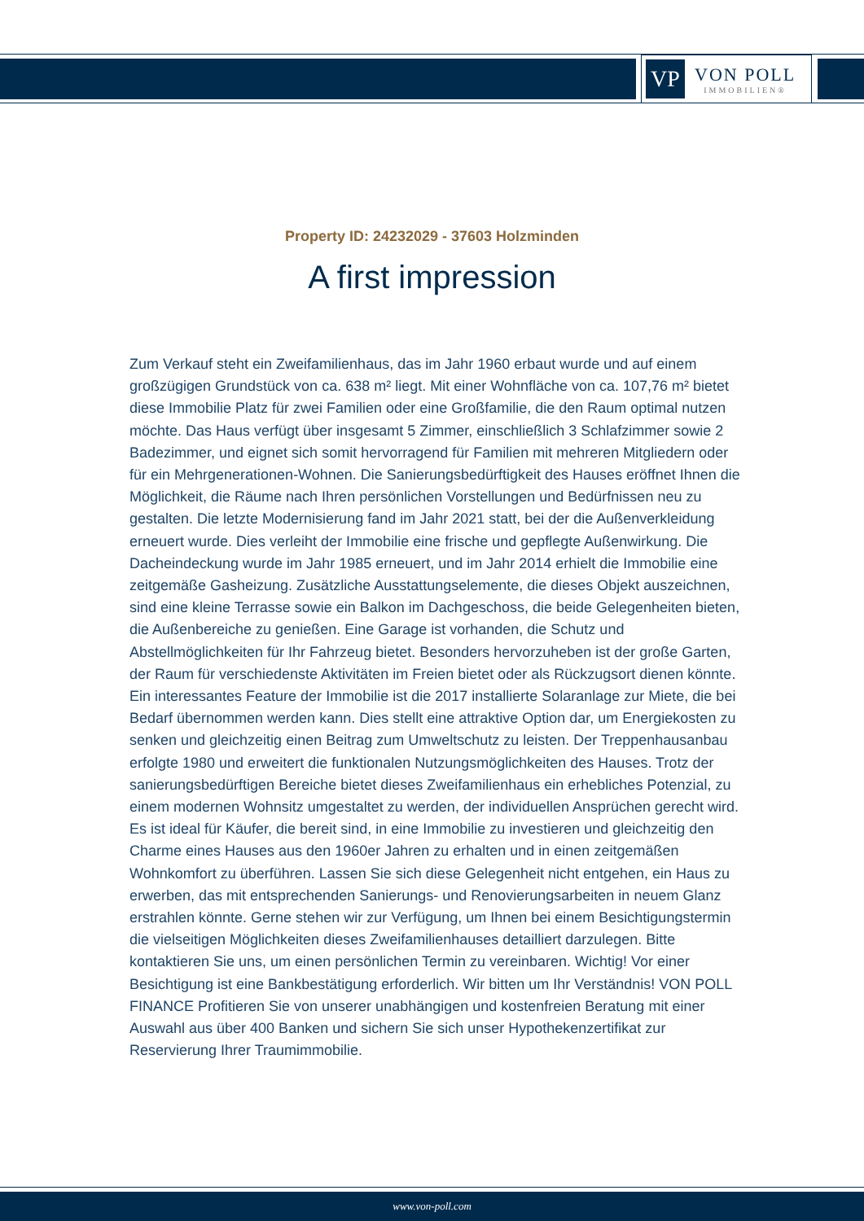VP
VON POLL
IMMOBILIEN®
Property ID: 24232029 - 37603 Holzminden
A first impression
Zum Verkauf steht ein Zweifamilienhaus, das im Jahr 1960 erbaut wurde und auf einem großzügigen Grundstück von ca. 638 m² liegt. Mit einer Wohnfläche von ca. 107,76 m² bietet diese Immobilie Platz für zwei Familien oder eine Großfamilie, die den Raum optimal nutzen möchte. Das Haus verfügt über insgesamt 5 Zimmer, einschließlich 3 Schlafzimmer sowie 2 Badezimmer, und eignet sich somit hervorragend für Familien mit mehreren Mitgliedern oder für ein Mehrgenerationen-Wohnen. Die Sanierungsbedürftigkeit des Hauses eröffnet Ihnen die Möglichkeit, die Räume nach Ihren persönlichen Vorstellungen und Bedürfnissen neu zu gestalten. Die letzte Modernisierung fand im Jahr 2021 statt, bei der die Außenverkleidung erneuert wurde. Dies verleiht der Immobilie eine frische und gepflegte Außenwirkung. Die Dacheindeckung wurde im Jahr 1985 erneuert, und im Jahr 2014 erhielt die Immobilie eine zeitgemäße Gasheizung. Zusätzliche Ausstattungselemente, die dieses Objekt auszeichnen, sind eine kleine Terrasse sowie ein Balkon im Dachgeschoss, die beide Gelegenheiten bieten, die Außenbereiche zu genießen. Eine Garage ist vorhanden, die Schutz und Abstellmöglichkeiten für Ihr Fahrzeug bietet. Besonders hervorzuheben ist der große Garten, der Raum für verschiedenste Aktivitäten im Freien bietet oder als Rückzugsort dienen könnte. Ein interessantes Feature der Immobilie ist die 2017 installierte Solaranlage zur Miete, die bei Bedarf übernommen werden kann. Dies stellt eine attraktive Option dar, um Energiekosten zu senken und gleichzeitig einen Beitrag zum Umweltschutz zu leisten. Der Treppenhausanbau erfolgte 1980 und erweitert die funktionalen Nutzungsmöglichkeiten des Hauses. Trotz der sanierungsbedürftigen Bereiche bietet dieses Zweifamilienhaus ein erhebliches Potenzial, zu einem modernen Wohnsitz umgestaltet zu werden, der individuellen Ansprüchen gerecht wird. Es ist ideal für Käufer, die bereit sind, in eine Immobilie zu investieren und gleichzeitig den Charme eines Hauses aus den 1960er Jahren zu erhalten und in einen zeitgemäßen Wohnkomfort zu überführen. Lassen Sie sich diese Gelegenheit nicht entgehen, ein Haus zu erwerben, das mit entsprechenden Sanierungs- und Renovierungsarbeiten in neuem Glanz erstrahlen könnte. Gerne stehen wir zur Verfügung, um Ihnen bei einem Besichtigungstermin die vielseitigen Möglichkeiten dieses Zweifamilienhauses detailliert darzulegen. Bitte kontaktieren Sie uns, um einen persönlichen Termin zu vereinbaren. Wichtig! Vor einer Besichtigung ist eine Bankbestätigung erforderlich. Wir bitten um Ihr Verständnis! VON POLL FINANCE Profitieren Sie von unserer unabhängigen und kostenfreien Beratung mit einer Auswahl aus über 400 Banken und sichern Sie sich unser Hypothekenzertifikat zur Reservierung Ihrer Traumimmobilie.
www.von-poll.com